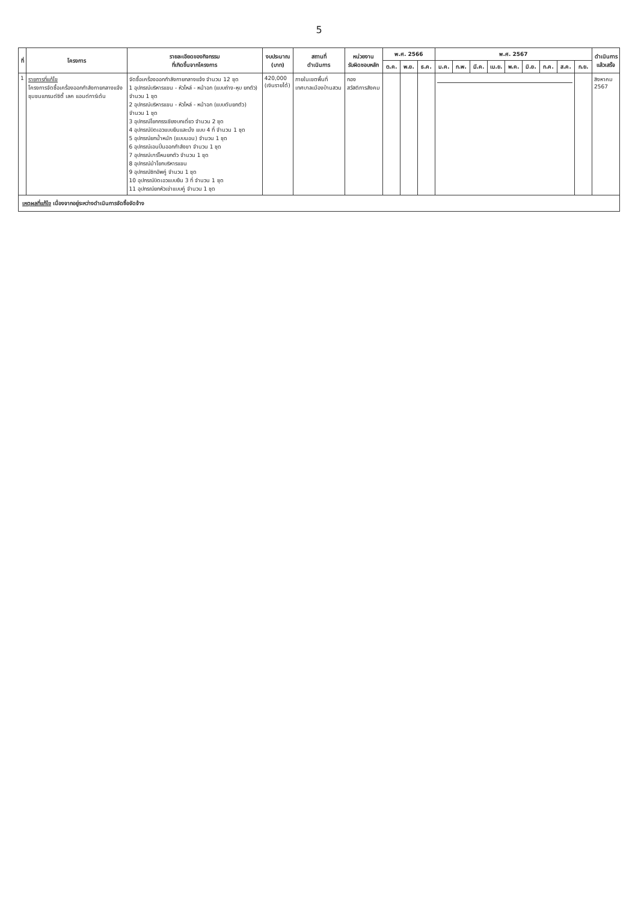5
| ที่ | โครงการ | รายละเอียดของกิจกรรม ที่เกิดขึ้นจากโครงการ | งบประมาณ (บาท) | สถานที่ ดำเนินการ | หน่วยงาน รับผิดชอบหลัก | พ.ศ. 2566 | | | พ.ศ. 2567 | | | | | | | | | ดำเนินการ แล้วเสร็จ |
| --- | --- | --- | --- | --- | --- | --- | --- | --- | --- | --- | --- | --- | --- | --- | --- | --- | --- | --- |
| | | | | | | ต.ค. | พ.ย. | ธ.ค. | ม.ค. | ก.พ. | มี.ค. | เม.ย. | พ.ค. | มิ.ย. | ก.ค. | ส.ค. | ก.ย. | |
| 1 | รายการที่แก้ไข โครงการจัดซื้อเครื่องออกกำลังกายกลางแจ้ง ชุมชนแกรนด์ซิตี้ เลค แอนด์การ์เด้น | จัดซื้อเครื่องออกกำลังกายกลางแจ้ง จำนวน 12 ชุด 1 อุปกรณ์บริหารแขน - หัวไหล่ - หน้าอก (แบบถ่าง-หุบ ยกตัว) จำนวน 1 ชุด 2 อุปกรณ์บริหารแขน - หัวไหล่ - หน้าอก (แบบดันยกตัว) จำนวน 1 ชุด 3 อุปกรณ์โยกกรรเชียงบกเดี่ยว จำนวน 2 ชุด 4 อุปกรณ์บิดเอวแบบยืนและนั่ง แบบ 4 ที่ จำนวน 1 ชุด 5 อุปกรณ์ยกน้ำหนัก (แบบนอน) จำนวน 1 ชุด 6 อุปกรณ์เอนปั่นออกกำลังขา จำนวน 1 ชุด 7 อุปกรณ์บาร์โหนยกตัว จำนวน 1 ชุด 8 อุปกรณ์ม้าโยกบริหารแขน 9 อุปกรณ์ซิทอัพคู่ จำนวน 1 ชุด 10 อุปกรณ์บิดเอวแบบยืน 3 ที่ จำนวน 1 ชุด 11 อุปกรณ์ยกหัวเข่าแบบคู่ จำนวน 1 ชุด | 420,000 (เงินรายได้) | ภายในเขตพื้นที่ เทศบาลเมืองบ้านสวน | กอง สวัสดิการสังคม | | | | | | | | | | | | | สิงหาคม 2567 |
| เหตุผลที่แก้ไข เนื่องจากอยู่ระหว่างดำเนินการจัดซื้อจัดจ้าง | | | | | | | | | | | | | | | | | | |